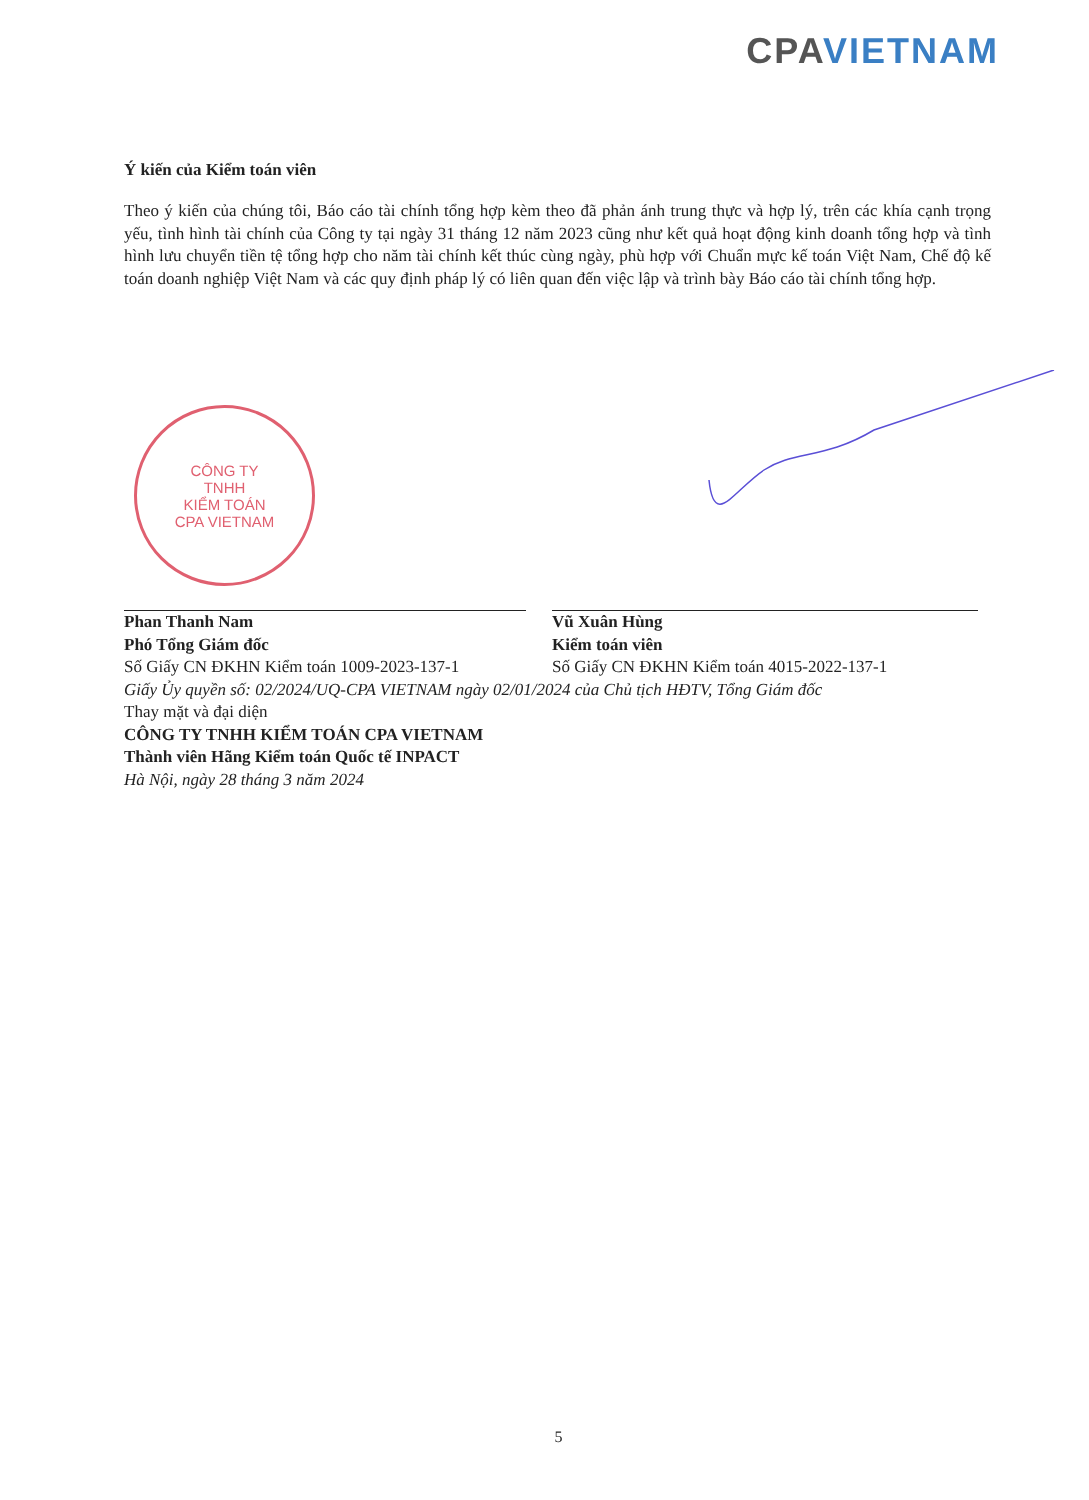CPA VIETNAM
Ý kiến của Kiểm toán viên
Theo ý kiến của chúng tôi, Báo cáo tài chính tổng hợp kèm theo đã phản ánh trung thực và hợp lý, trên các khía cạnh trọng yếu, tình hình tài chính của Công ty tại ngày 31 tháng 12 năm 2023 cũng như kết quả hoạt động kinh doanh tổng hợp và tình hình lưu chuyển tiền tệ tổng hợp cho năm tài chính kết thúc cùng ngày, phù hợp với Chuẩn mực kế toán Việt Nam, Chế độ kế toán doanh nghiệp Việt Nam và các quy định pháp lý có liên quan đến việc lập và trình bày Báo cáo tài chính tổng hợp.
CÔNG TY
TNHH
KIỂM TOÁN
CPA VIETNAM
Phan Thanh Nam
Phó Tổng Giám đốc
Số Giấy CN ĐKHN Kiểm toán 1009-2023-137-1
Vũ Xuân Hùng
Kiểm toán viên
Số Giấy CN ĐKHN Kiểm toán 4015-2022-137-1
Giấy Ủy quyền số: 02/2024/UQ-CPA VIETNAM ngày 02/01/2024 của Chủ tịch HĐTV, Tổng Giám đốc
Thay mặt và đại diện
CÔNG TY TNHH KIỂM TOÁN CPA VIETNAM
Thành viên Hãng Kiểm toán Quốc tế INPACT
Hà Nội, ngày 28 tháng 3 năm 2024
5